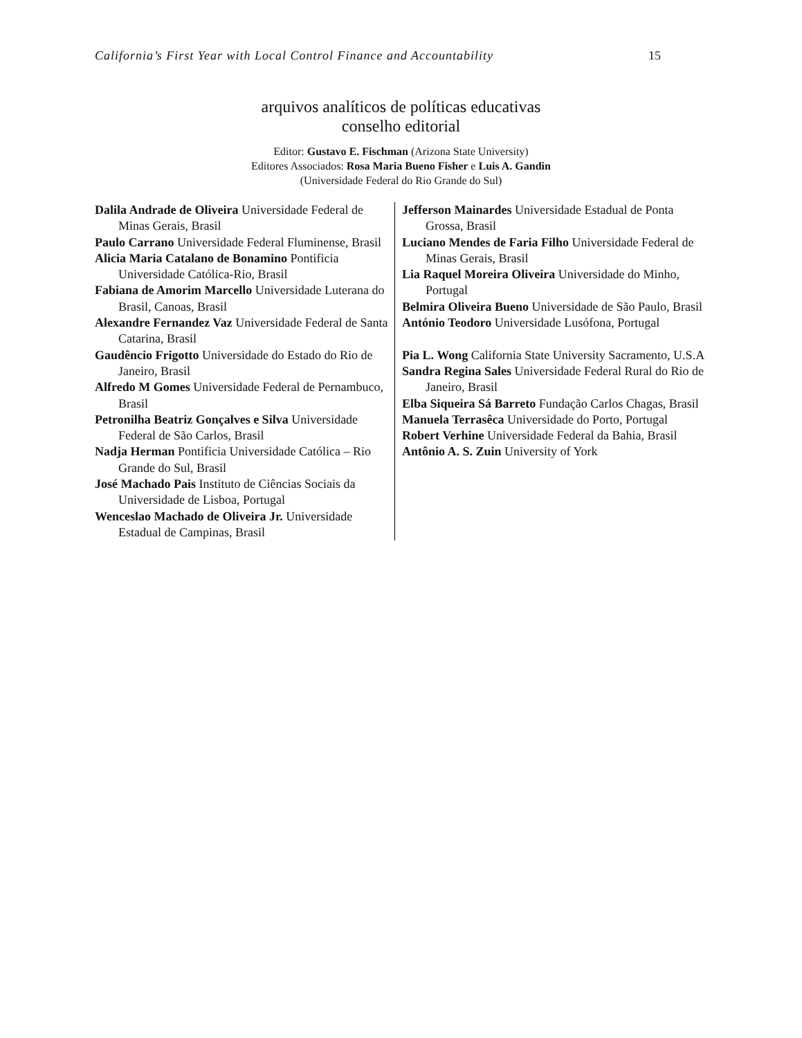California’s First Year with Local Control Finance and Accountability 15
arquivos analíticos de políticas educativas
conselho editorial
Editor: Gustavo E. Fischman (Arizona State University)
Editores Associados: Rosa Maria Bueno Fisher e Luis A. Gandin
(Universidade Federal do Rio Grande do Sul)
Dalila Andrade de Oliveira Universidade Federal de Minas Gerais, Brasil
Paulo Carrano Universidade Federal Fluminense, Brasil
Alicia Maria Catalano de Bonamino Pontificia Universidade Católica-Rio, Brasil
Fabiana de Amorim Marcello Universidade Luterana do Brasil, Canoas, Brasil
Alexandre Fernandez Vaz Universidade Federal de Santa Catarina, Brasil
Gaudêncio Frigotto Universidade do Estado do Rio de Janeiro, Brasil
Alfredo M Gomes Universidade Federal de Pernambuco, Brasil
Petronilha Beatriz Gonçalves e Silva Universidade Federal de São Carlos, Brasil
Nadja Herman Pontificia Universidade Católica – Rio Grande do Sul, Brasil
José Machado Pais Instituto de Ciências Sociais da Universidade de Lisboa, Portugal
Wenceslao Machado de Oliveira Jr. Universidade Estadual de Campinas, Brasil
Jefferson Mainardes Universidade Estadual de Ponta Grossa, Brasil
Luciano Mendes de Faria Filho Universidade Federal de Minas Gerais, Brasil
Lia Raquel Moreira Oliveira Universidade do Minho, Portugal
Belmira Oliveira Bueno Universidade de São Paulo, Brasil
António Teodoro Universidade Lusófona, Portugal
Pia L. Wong California State University Sacramento, U.S.A
Sandra Regina Sales Universidade Federal Rural do Rio de Janeiro, Brasil
Elba Siqueira Sá Barreto Fundação Carlos Chagas, Brasil
Manuela Terrasêca Universidade do Porto, Portugal
Robert Verhine Universidade Federal da Bahia, Brasil
Antônio A. S. Zuin University of York